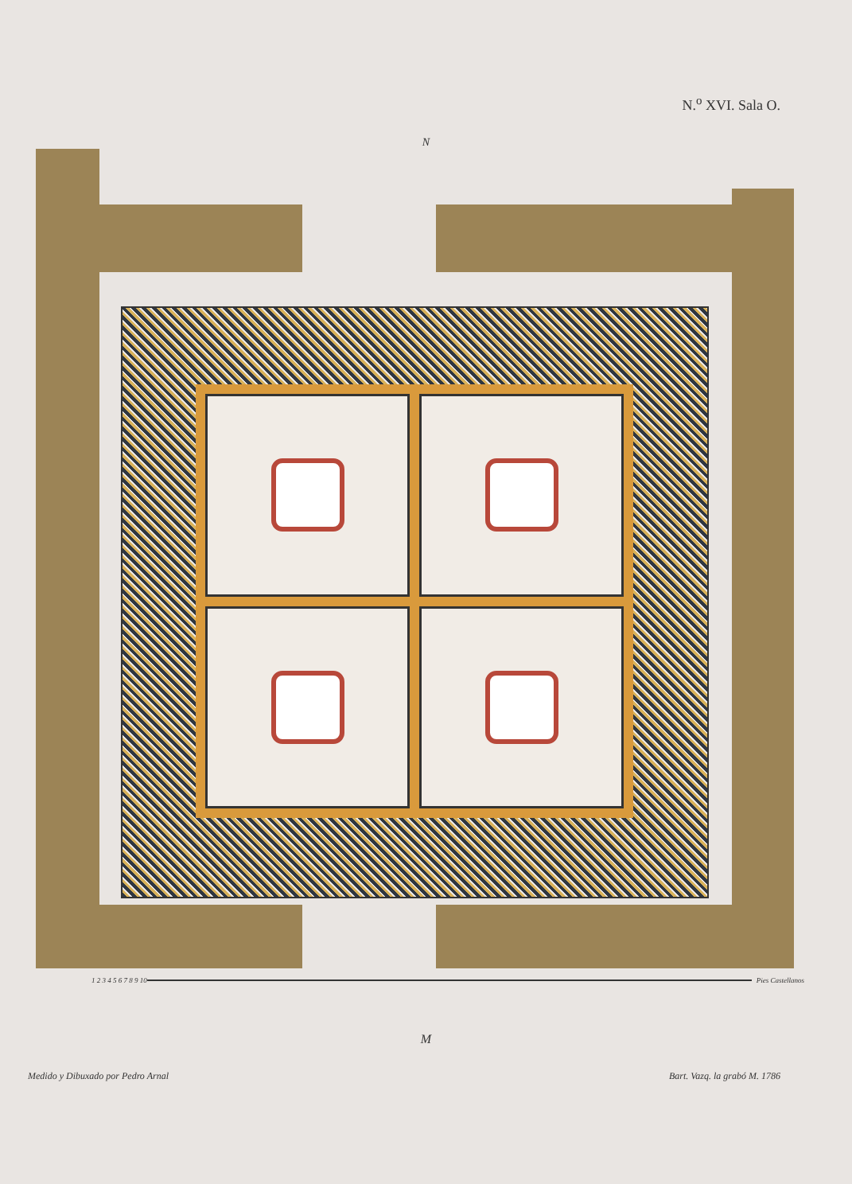N.<sup>o</sup> XVI. Sala O.
N
1 2 3 4 5 6 7 8 9 10 Pies Castellanos
M
Medido y Dibuxado por Pedro Arnal Bart. Vazq. la grabó M. 1786